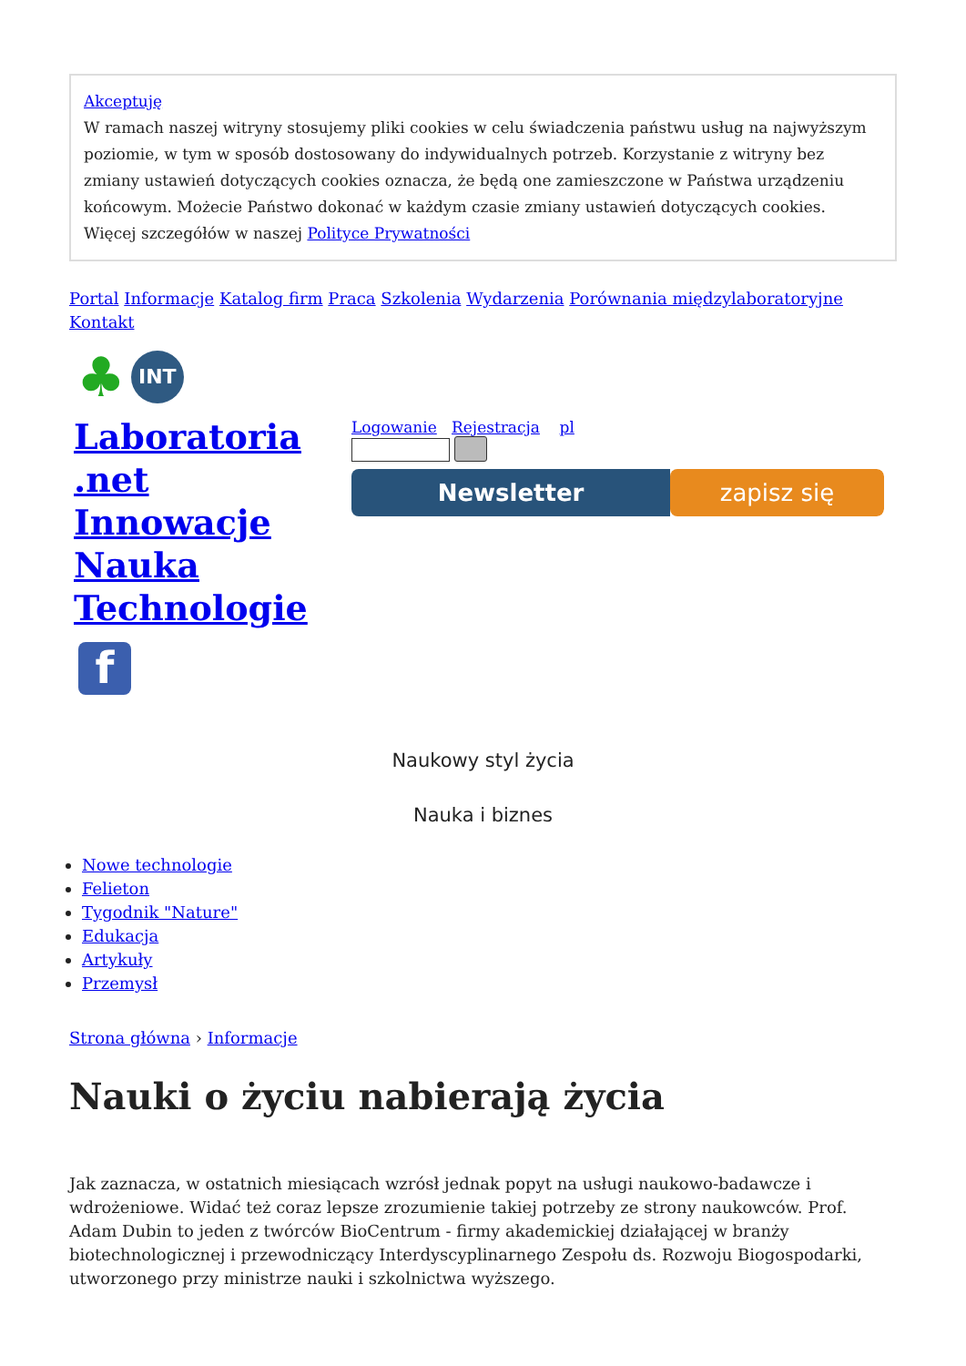Akceptuję
W ramach naszej witryny stosujemy pliki cookies w celu świadczenia państwu usług na najwyższym poziomie, w tym w sposób dostosowany do indywidualnych potrzeb. Korzystanie z witryny bez zmiany ustawień dotyczących cookies oznacza, że będą one zamieszczone w Państwa urządzeniu końcowym. Możecie Państwo dokonać w każdym czasie zmiany ustawień dotyczących cookies. Więcej szczegółów w naszej Polityce Prywatności
Portal Informacje Katalog firm Praca Szkolenia Wydarzenia Porównania międzylaboratoryjne Kontakt
♣ INT
Laboratoria
.net
Innowacje
Nauka
Technologie
f
Logowanie Rejestracja pl
Newsletter zapisz się
Naukowy styl życia
Nauka i biznes
Nowe technologie
Felieton
Tygodnik "Nature"
Edukacja
Artykuły
Przemysł
Strona główna › Informacje
Nauki o życiu nabierają życia
Jak zaznacza, w ostatnich miesiącach wzrósł jednak popyt na usługi naukowo-badawcze i wdrożeniowe. Widać też coraz lepsze zrozumienie takiej potrzeby ze strony naukowców. Prof. Adam Dubin to jeden z twórców BioCentrum - firmy akademickiej działającej w branży biotechnologicznej i przewodniczący Interdyscyplinarnego Zespołu ds. Rozwoju Biogospodarki, utworzonego przy ministrze nauki i szkolnictwa wyższego.